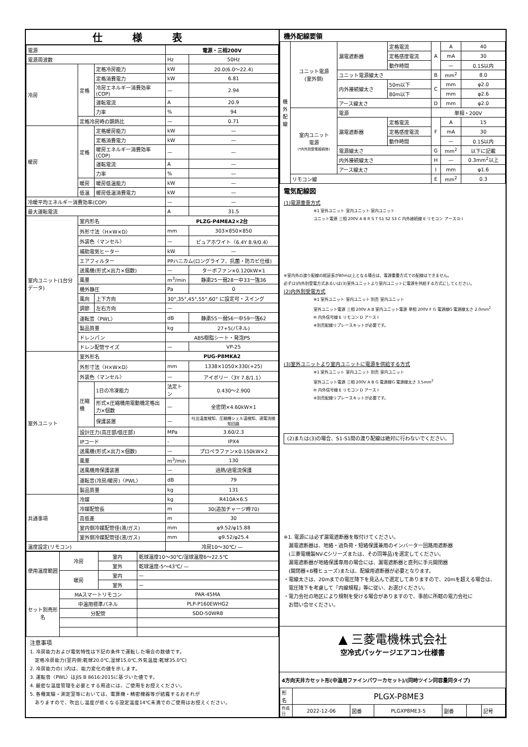仕様表
| 電源 | | | 電源・三相200V | |
| 電源周波数 | | | Hz | 50Hz |
| 冷房 | 定格 | 定格冷房能力 | kW | 20.0(6.0〜22.4) |
| | | 定格消費電力 | kW | 6.81 |
| | | 冷房エネルギー消費効率(COP) | — | 2.94 |
| | | 運転電流 | A | 20.9 |
| | | 力率 | % | 94 |
| | 定格冷房時の顕熱比 | | — | 0.71 |
| 暖房 | 定格 | 定格暖房能力 | kW | — |
| | | 定格消費電力 | kW | — |
| | | 暖房エネルギー消費効率(COP) | — | — |
| | | 運転電流 | A | — |
| | | 力率 | % | — |
| | 暖房 | 暖房低温能力 | kW | — |
| | 低温 | 暖房低温消費電力 | kW | — |
| 冷暖平均エネルギー消費効率(COP) | | | — | — |
| 最大運転電流 | | | A | 31.5 |
| 室内ユニット(1台分データ) | 室内形名 | | PLZG-P4MEA2×2台 | |
| | 外形寸法〈H×W×D〉 | | mm | 303×850×850 |
| | 外装色〈マンセル〉 | | — | ピュアホワイト〈6.4Y 8.9/0.4〉 |
| | 補助電気ヒーター | | kW | — |
| | エアフィルター | | PPハニカム(ロングライフ、抗菌・防カビ仕様) | |
| | 送風機(形式×出力×個数) | | — | ターボファン×0.120kW×1 |
| | 風量 | | m<sup>3</sup>/min | 静粛25ー弱28ー中33ー強36 |
| | 機外静圧 | | Pa | 0 |
| | 風向 | 上下方向 | 30°,35°,45°,55°,60° に設定可・スイング | |
| | 調節 | 左右方向 | — | |
| | 運転音〈PWL〉 | | dB | 静粛55ー弱56ー中59ー強62 |
| | 製品質量 | | kg | 27+5(パネル) |
| | ドレンパン | | ABS樹脂シート・発泡PS | |
| | ドレン配管サイズ | | — | VP-25 |
| 室外ユニット | 室外形名 | | PUG-P8MKA2 | |
| | 外形寸法〈H×W×D〉 | | mm | 1338×1050×330(+25) |
| | 外装色〈マンセル〉 | | — | アイボリー〈3Y 7.8/1.1〉 |
| | 圧縮機 | 1日の冷凍能力 | 法定トン | 0.430〜2.900 |
| | | 形式×圧縮機用電動機定格出力×個数 | — | 全密閉×4.60kW×1 |
| | | 保護装置 | — | 吐出温度検知、圧縮機シェル温検知、過電流検知回路 |
| | 設計圧力(高圧部/低圧部) | | MPa | 3.60/2.3 |
| | IPコード | | - | IPX4 |
| | 送風機(形式×出力×個数) | | — | プロペラファン×0.150kW×2 |
| | 風量 | | m<sup>3</sup>/min | 130 |
| | 送風機用保護装置 | | — | 過熱/過電流保護 |
| | 運転音(冷房/暖房)〈PWL〉 | | dB | 79 |
| | 製品質量 | | kg | 131 |
| 共通事項 | 冷媒 | | kg | R410A×6.5 |
| | 冷媒配管長 | | m | 30(追加チャージ時70) |
| | 高低差 | | m | 30 |
| | 室内側冷媒配管径(液/ガス) | | mm | φ9.52/φ15.88 |
| | 室外側冷媒配管径(液/ガス) | | mm | φ9.52/φ25.4 |
| 温度設定(リモコン) | | | 冷房10〜30℃/ — | |
| 使用温度範囲 | 冷房 | 室内 | 乾球温度10〜30℃/湿球温度6〜22.5℃ |
| | | 室外 | 乾球温度-5〜43℃/ — |
| | 暖房 | 室内 | — |
| | | 室外 | — |
| セット別売形名 | MAスマートリモコン | | PAR-45MA |
| | 中温用標準パネル | | PLP-P160EWHG2 |
| | 分配管 | | SDD-50WR8 |
注意事項
1. 冷房能力および電気特性は下記の条件で運転した場合の数値です。
　定格冷房能力(室内側:乾球20.0℃,湿球15.0℃,外気温度:乾球35.0℃)
2. 冷房能力の( )内は、能力変化の値を示します。
3. 運転音〈PWL〉はJIS B 8616:2015に基づいた値です。
4. 厳密な温度管理を必要とする用途には、ご使用をお控えください。
5. 各種実験・測定室等においては、電算機・精密機器等が結露するおそれが
　ありますので、吹出し温度が低くなる設定温度14℃未満でのご使用はお控えください。
機外配線要領
| 機外配線 | ユニット電源 (室外側) | 漏電遮断器 | 定格電流 | A | A | 40 |
| | | | 定格感度電流 | | mA | 30 |
| | | | 動作時間 | | — | 0.1S以内 |
| | | ユニット電源線太さ | | B | mm<sup>2</sup> | 8.0 |
| | | 内外接続線太さ | 50m以下 | C | mm | φ2.0 |
| | | | 80m以下 | | mm | φ2.6 |
| | | アース線太さ | | D | mm | φ2.0 |
| | 室内ユニット 電源 (*内外別受電接続時) | 電源 | | 単相・200V | | |
| | | 漏電遮断器 | 定格電流 | F | A | 15 |
| | | | 定格感度電流 | | mA | 30 |
| | | | 動作時間 | | — | 0.1S以内 |
| | | 電源線太さ | | G | mm<sup>2</sup> | 以下に記載 |
| | | 内外接続線太さ | | H | — | 0.3mm<sup>2</sup>以上 |
| | | アース線太さ | | I | mm | φ1.6 |
| | リモコン線 | | | E | mm<sup>2</sup> | 0.3 |
電気配線図
(1)電源重畳方式
※1 室外ユニット 室内ユニット 室内ユニット
ユニット電源 三相 200V A B R S T S1 S2 S3 C 内外接続線 E リモコン アース D I
※室内外の渡り配線の総延長が80m以上となる場合は、電源重畳方式での配線はできません。
必ず(2)内外別受電方式あるいは(3)室外ユニットより室内ユニットに電源を供給する方式にしてください。
(2)内外別受電方式
※1 室外ユニット 室内ユニット 別売 室内ユニット
室外ユニット電源 三相 200V A B 室内ユニット電源 単相 200V F G 電源線G 電源線太さ 2.0mm<sup>2</sup>
H 内外信号線 E リモコン D アース I
※別売配線リプレースキットが必要です。
(3)室外ユニットより室内ユニットに電源を供給する方式
※1 室外ユニット 室内ユニット 別売 室内ユニット
室外ユニット電源 三相 200V A B G 電源線G 電源線太さ 3.5mm<sup>2</sup>
H 内外信号線 E リモコン D アース I
※別売配線リプレースキットが必要です。
(2)または(3)の場合、S1-S1間の渡り配線は絶対に行わないでください。
※1. 電源には必ず漏電遮断器を取付けてください。
　漏電遮断器は、地絡・過負荷・短絡保護兼用のインバーター回路用遮断器
　(三菱電機製NV-Cシリーズまたは、その同等品)を選定してください。
　漏電遮断器が地絡保護専用の場合には、漏電遮断器と直列に手元開閉器
　(開閉器+B種ヒューズ)または、配線用遮断器が必要となります。
・電線太さは、20mまでの電圧降下を見込んで選定してありますので、20mを超える場合は、
　電圧降下を考慮して「内線規程」等に従い、お選びください。
・電力会社の地区により規制を受ける場合がありますので、事前に所轄の電力会社に
　お問い合せください。
▲ 三菱電機株式会社
空冷式パッケージエアコン仕様書
4方向天井カセット形(中温用ファインパワーカセット)/(同時ツイン同容量同タイプ)
| 形名 | PLGX-P8ME3 | | | | | |
| 作成日 | 2022-12-06 | 図番 | PLGXP8ME3-5 | 副番 | | 記号 |